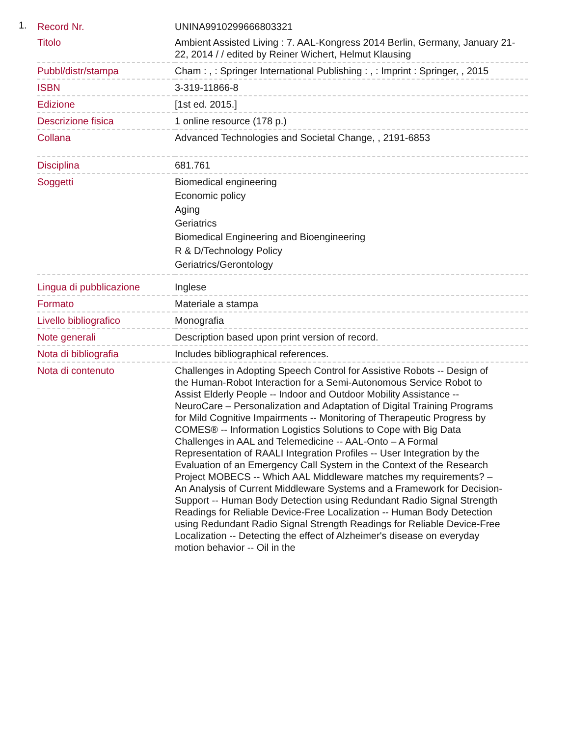1.
| Record Nr. | UNINA9910299666803321 |
| Titolo | Ambient Assisted Living : 7. AAL-Kongress 2014 Berlin, Germany, January 21-22, 2014 / / edited by Reiner Wichert, Helmut Klausing |
| Pubbl/distr/stampa | Cham : , : Springer International Publishing : , : Imprint : Springer, , 2015 |
| ISBN | 3-319-11866-8 |
| Edizione | [1st ed. 2015.] |
| Descrizione fisica | 1 online resource (178 p.) |
| Collana | Advanced Technologies and Societal Change, , 2191-6853 |
| Disciplina | 681.761 |
| Soggetti | Biomedical engineering Economic policy Aging Geriatrics Biomedical Engineering and Bioengineering R & D/Technology Policy Geriatrics/Gerontology |
| Lingua di pubblicazione | Inglese |
| Formato | Materiale a stampa |
| Livello bibliografico | Monografia |
| Note generali | Description based upon print version of record. |
| Nota di bibliografia | Includes bibliographical references. |
| Nota di contenuto | Challenges in Adopting Speech Control for Assistive Robots -- Design of the Human-Robot Interaction for a Semi-Autonomous Service Robot to Assist Elderly People -- Indoor and Outdoor Mobility Assistance -- NeuroCare – Personalization and Adaptation of Digital Training Programs for Mild Cognitive Impairments -- Monitoring of Therapeutic Progress by COMES® -- Information Logistics Solutions to Cope with Big Data Challenges in AAL and Telemedicine -- AAL-Onto – A Formal Representation of RAALI Integration Profiles -- User Integration by the Evaluation of an Emergency Call System in the Context of the Research Project MOBECS -- Which AAL Middleware matches my requirements? – An Analysis of Current Middleware Systems and a Framework for Decision-Support -- Human Body Detection using Redundant Radio Signal Strength Readings for Reliable Device-Free Localization -- Human Body Detection using Redundant Radio Signal Strength Readings for Reliable Device-Free Localization -- Detecting the effect of Alzheimer's disease on everyday motion behavior -- Oil in the |